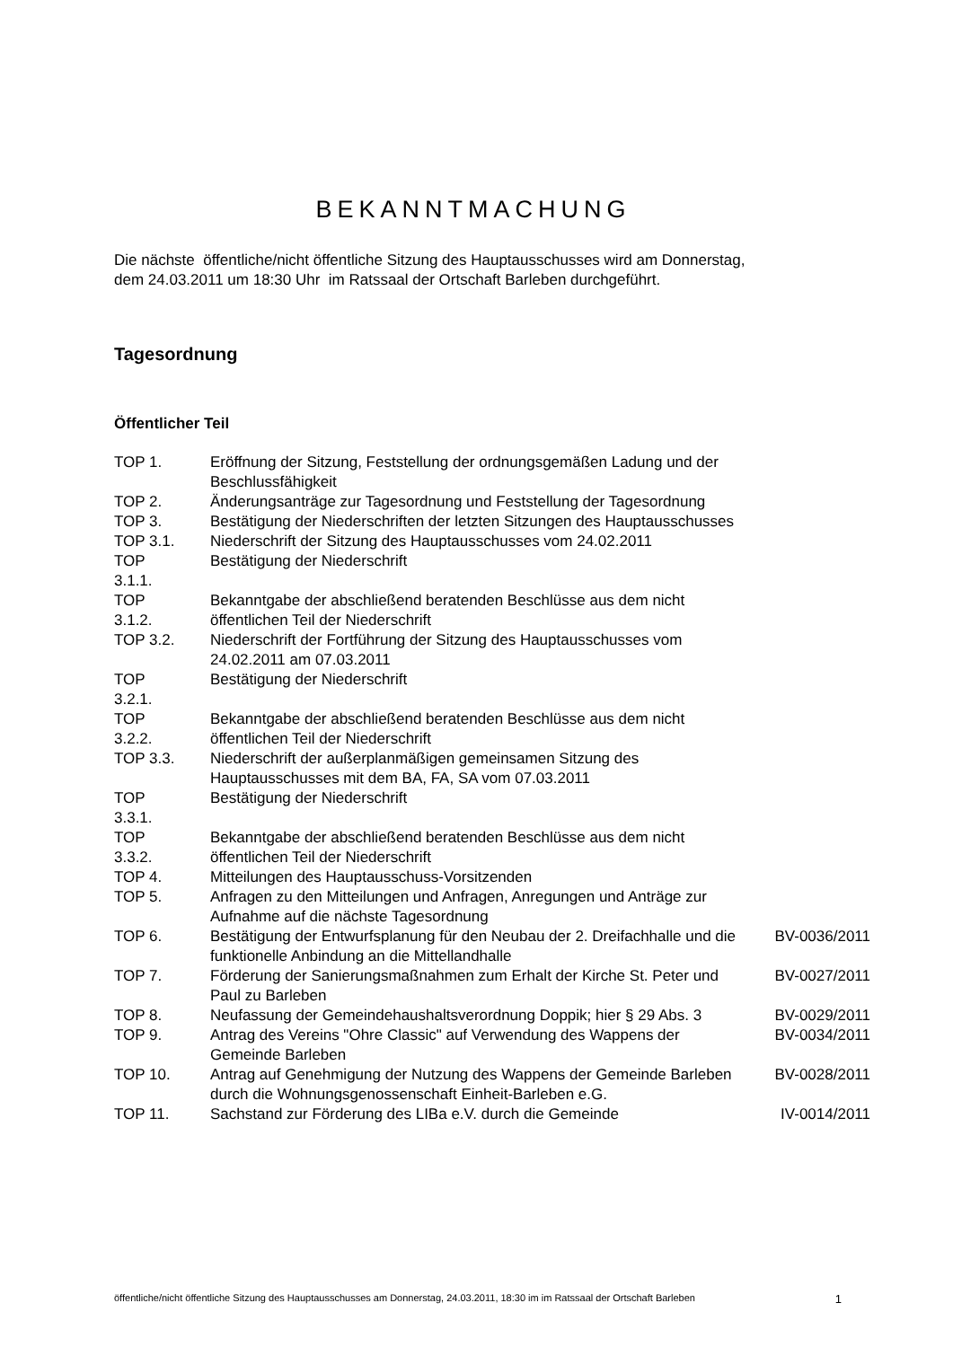BEKANNTMACHUNG
Die nächste öffentliche/nicht öffentliche Sitzung des Hauptausschusses wird am Donnerstag, dem 24.03.2011 um 18:30 Uhr im Ratssaal der Ortschaft Barleben durchgeführt.
Tagesordnung
Öffentlicher Teil
| TOP 1. | Eröffnung der Sitzung, Feststellung der ordnungsgemäßen Ladung und der Beschlussfähigkeit | |
| TOP 2. | Änderungsanträge zur Tagesordnung und Feststellung der Tagesordnung | |
| TOP 3. | Bestätigung der Niederschriften der letzten Sitzungen des Hauptausschusses | |
| TOP 3.1. | Niederschrift der Sitzung des Hauptausschusses vom 24.02.2011 | |
| TOP 3.1.1. | Bestätigung der Niederschrift | |
| TOP 3.1.2. | Bekanntgabe der abschließend beratenden Beschlüsse aus dem nicht öffentlichen Teil der Niederschrift | |
| TOP 3.2. | Niederschrift der Fortführung der Sitzung des Hauptausschusses vom 24.02.2011 am 07.03.2011 | |
| TOP 3.2.1. | Bestätigung der Niederschrift | |
| TOP 3.2.2. | Bekanntgabe der abschließend beratenden Beschlüsse aus dem nicht öffentlichen Teil der Niederschrift | |
| TOP 3.3. | Niederschrift der außerplanmäßigen gemeinsamen Sitzung des Hauptausschusses mit dem BA, FA, SA vom 07.03.2011 | |
| TOP 3.3.1. | Bestätigung der Niederschrift | |
| TOP 3.3.2. | Bekanntgabe der abschließend beratenden Beschlüsse aus dem nicht öffentlichen Teil der Niederschrift | |
| TOP 4. | Mitteilungen des Hauptausschuss-Vorsitzenden | |
| TOP 5. | Anfragen zu den Mitteilungen und Anfragen, Anregungen und Anträge zur Aufnahme auf die nächste Tagesordnung | |
| TOP 6. | Bestätigung der Entwurfsplanung für den Neubau der 2. Dreifachhalle und die funktionelle Anbindung an die Mittellandhalle | BV-0036/2011 |
| TOP 7. | Förderung der Sanierungsmaßnahmen zum Erhalt der Kirche St. Peter und Paul zu Barleben | BV-0027/2011 |
| TOP 8. | Neufassung der Gemeindehaushaltsverordnung Doppik; hier § 29 Abs. 3 | BV-0029/2011 |
| TOP 9. | Antrag des Vereins "Ohre Classic" auf Verwendung des Wappens der Gemeinde Barleben | BV-0034/2011 |
| TOP 10. | Antrag auf Genehmigung der Nutzung des Wappens der Gemeinde Barleben durch die Wohnungsgenossenschaft Einheit-Barleben e.G. | BV-0028/2011 |
| TOP 11. | Sachstand zur Förderung des LIBa e.V. durch die Gemeinde | IV-0014/2011 |
öffentliche/nicht öffentliche Sitzung des Hauptausschusses am Donnerstag, 24.03.2011, 18:30 im im Ratssaal der Ortschaft Barleben 1